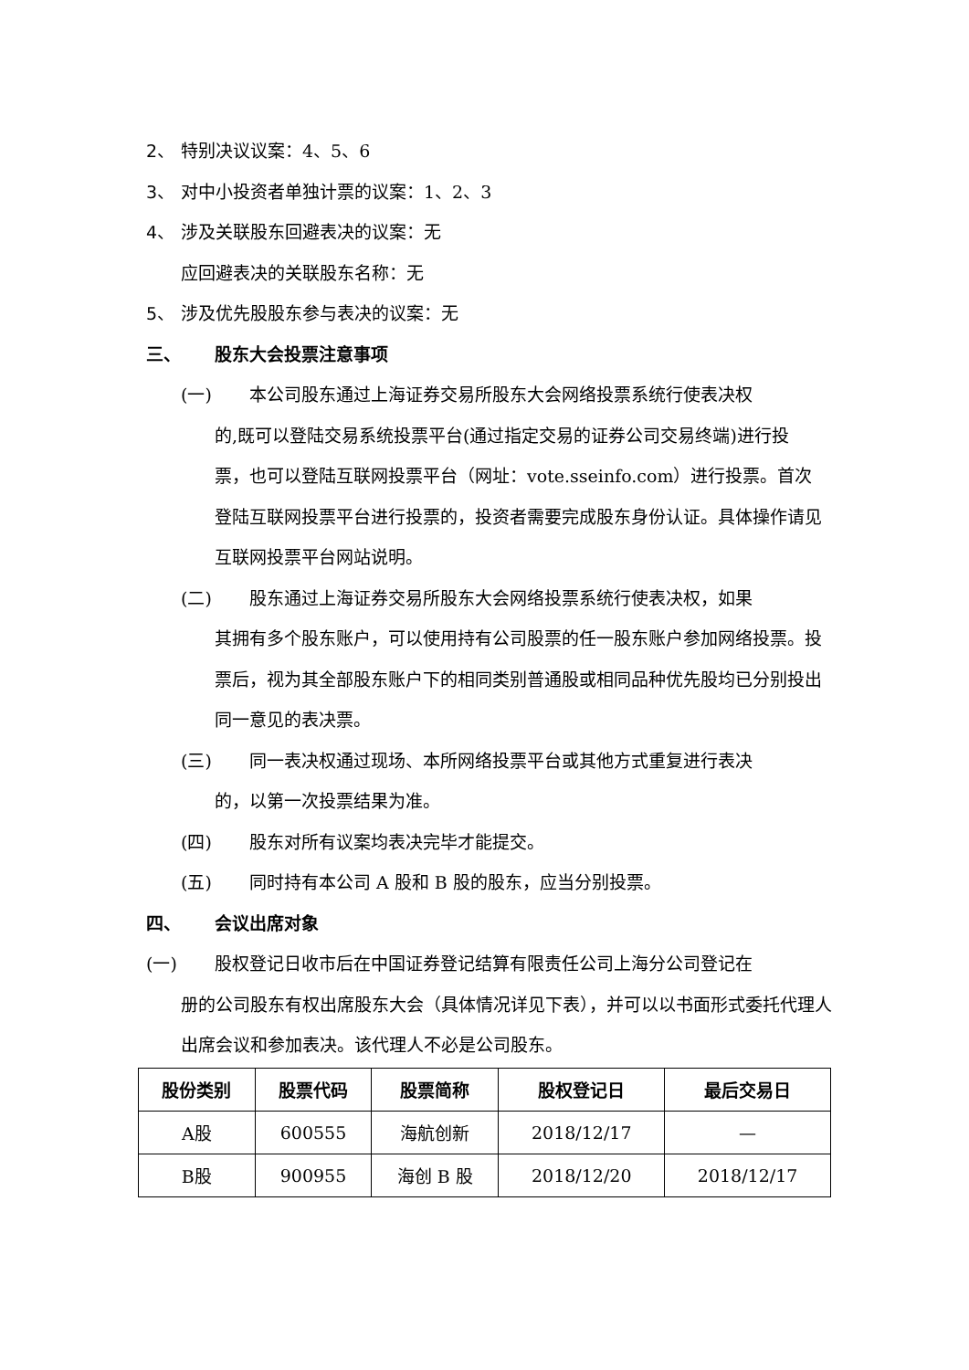2、 特别决议议案：4、5、6
3、 对中小投资者单独计票的议案：1、2、3
4、 涉及关联股东回避表决的议案：无
应回避表决的关联股东名称：无
5、 涉及优先股股东参与表决的议案：无
三、 股东大会投票注意事项
(一) 本公司股东通过上海证券交易所股东大会网络投票系统行使表决权
的,既可以登陆交易系统投票平台(通过指定交易的证券公司交易终端)进行投票，也可以登陆互联网投票平台（网址：vote.sseinfo.com）进行投票。首次登陆互联网投票平台进行投票的，投资者需要完成股东身份认证。具体操作请见互联网投票平台网站说明。
(二) 股东通过上海证券交易所股东大会网络投票系统行使表决权，如果
其拥有多个股东账户，可以使用持有公司股票的任一股东账户参加网络投票。投票后，视为其全部股东账户下的相同类别普通股或相同品种优先股均已分别投出同一意见的表决票。
(三) 同一表决权通过现场、本所网络投票平台或其他方式重复进行表决
的，以第一次投票结果为准。
(四) 股东对所有议案均表决完毕才能提交。
(五) 同时持有本公司 A 股和 B 股的股东，应当分别投票。
四、 会议出席对象
(一) 股权登记日收市后在中国证券登记结算有限责任公司上海分公司登记在
册的公司股东有权出席股东大会（具体情况详见下表），并可以以书面形式委托代理人出席会议和参加表决。该代理人不必是公司股东。
| 股份类别 | 股票代码 | 股票简称 | 股权登记日 | 最后交易日 |
| --- | --- | --- | --- | --- |
| A股 | 600555 | 海航创新 | 2018/12/17 | — |
| B股 | 900955 | 海创 B 股 | 2018/12/20 | 2018/12/17 |